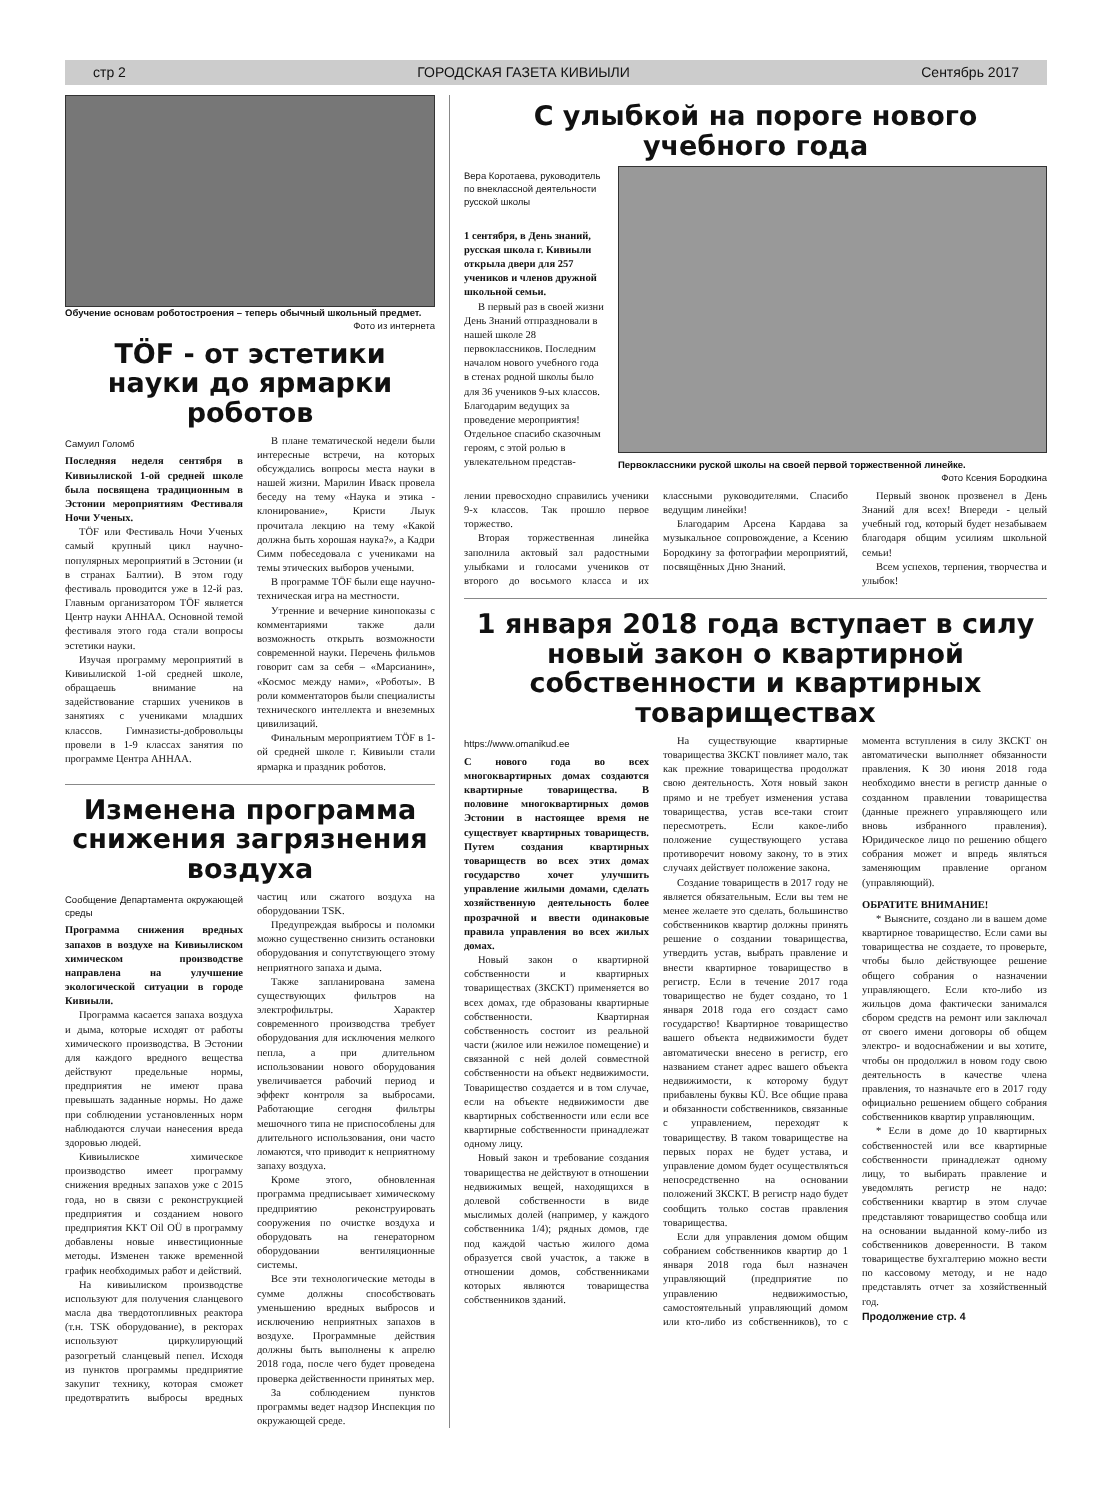стр 2 ГОРОДСКАЯ ГАЗЕТА КИВИЫЛИ Сентябрь 2017
Обучение основам роботостроения – теперь обычный школьный предмет.
Фото из интернета
TÖF - от эстетики науки до ярмарки роботов
Самуил Голомб
Последняя неделя сентября в Кивиылиской 1-ой средней школе была посвящена традиционным в Эстонии мероприятиям Фестиваля Ночи Ученых.
TÖF или Фестиваль Ночи Ученых самый крупный цикл научно-популярных мероприятий в Эстонии (и в странах Балтии). В этом году фестиваль проводится уже в 12-й раз. Главным организатором TÖF является Центр науки АHHAA. Основной темой фестиваля этого года стали вопросы эстетики науки.
Изучая программу мероприятий в Кивиылиской 1-ой средней школе, обращаешь внимание на задействование старших учеников в занятиях с учениками младших классов. Гимназисты-добровольцы провели в 1-9 классах занятия по программе Центра АННАА.
В плане тематической недели были интересные встречи, на которых обсуждались вопросы места науки в нашей жизни. Марилин Иваск провела беседу на тему «Наука и этика - клонирование», Кристи Лыук прочитала лекцию на тему «Какой должна быть хорошая наука?», а Кадри Симм побеседовала с учениками на темы этических выборов учеными.
В программе TÖF были еще научно-техническая игра на местности.
Утренние и вечерние кинопоказы с комментариями также дали возможность открыть возможности современной науки. Перечень фильмов говорит сам за себя – «Марсианин», «Космос между нами», «Роботы». В роли комментаторов были специалисты технического интеллекта и внеземных цивилизаций.
Финальным мероприятием TÖF в 1-ой средней школе г. Кивиыли стали ярмарка и праздник роботов.
Изменена программа снижения загрязнения воздуха
Сообщение Департамента окружающей среды
Программа снижения вредных запахов в воздухе на Кивиылиском химическом производстве направлена на улучшение экологической ситуации в городе Кивиыли.
Программа касается запаха воздуха и дыма, которые исходят от работы химического производства. В Эстонии для каждого вредного вещества действуют предельные нормы, предприятия не имеют права превышать заданные нормы. Но даже при соблюдении установленных норм наблюдаются случаи нанесения вреда здоровью людей.
Кивиылиское химическое производство имеет программу снижения вредных запахов уже с 2015 года, но в связи с реконструкцией предприятия и созданием нового предприятия KKT Oil OÜ в программу добавлены новые инвестиционные методы. Изменен также временной график необходимых работ и действий.
На кивиылиском производстве используют для получения сланцевого масла два твердотопливных реактора (т.н. TSK оборудование), в ректорах используют циркулирующий разогретый сланцевый пепел. Исходя из пунктов программы предприятие закупит технику, которая сможет предотвратить выбросы вредных частиц или сжатого воздуха на оборудовании TSK.
Предупреждая выбросы и поломки можно существенно снизить остановки оборудования и сопутствующего этому неприятного запаха и дыма.
Также запланирована замена существующих фильтров на электрофильтры. Характер современного производства требует оборудования для исключения мелкого пепла, а при длительном использовании нового оборудования увеличивается рабочий период и эффект контроля за выбросами. Работающие сегодня фильтры мешочного типа не приспособлены для длительного использования, они часто ломаются, что приводит к неприятному запаху воздуха.
Кроме этого, обновленная программа предписывает химическому предприятию реконструировать сооружения по очистке воздуха и оборудовать на генераторном оборудовании вентиляционные системы.
Все эти технологические методы в сумме должны способствовать уменьшению вредных выбросов и исключению неприятных запахов в воздухе. Программные действия должны быть выполнены к апрелю 2018 года, после чего будет проведена проверка действенности принятых мер.
За соблюдением пунктов программы ведет надзор Инспекция по окружающей среде.
С улыбкой на пороге нового учебного года
Вера Коротаева, руководитель по внеклассной деятельности русской школы
1 сентября, в День знаний, русская школа г. Кивиыли открыла двери для 257 учеников и членов дружной школьной семьи.
В первый раз в своей жизни День Знаний отпраздновали в нашей школе 28 первоклассников. Последним началом нового учебного года в стенах родной школы было для 36 учеников 9-ых классов. Благодарим ведущих за проведение мероприятия! Отдельное спасибо сказочным героям, с этой ролью в увлекательном представ-
Первоклассники руской школы на своей первой торжественной линейке.
Фото Ксения Бородкина
лении превосходно справились ученики 9-х классов. Так прошло первое торжество.
Вторая торжественная линейка заполнила актовый зал радостными улыбками и голосами учеников от второго до восьмого класса и их классными руководителями. Спасибо ведущим линейки!
Благодарим Арсена Кардава за музыкальное сопровождение, а Ксению Бородкину за фотографии мероприятий, посвящённых Дню Знаний.
Первый звонок прозвенел в День Знаний для всех! Впереди - целый учебный год, который будет незабываем благодаря общим усилиям школьной семьи!
Всем успехов, терпения, творчества и улыбок!
1 января 2018 года вступает в силу новый закон о квартирной собственности и квартирных товариществах
https://www.omanikud.ee
С нового года во всех многоквартирных домах создаются квартирные товарищества. В половине многоквартирных домов Эстонии в настоящее время не существует квартирных товариществ. Путем создания квартирных товариществ во всех этих домах государство хочет улучшить управление жилыми домами, сделать хозяйственную деятельность более прозрачной и ввести одинаковые правила управления во всех жилых домах.
Новый закон о квартирной собственности и квартирных товариществах (ЗКСКТ) применяется во всех домах, где образованы квартирные собственности. Квартирная собственность состоит из реальной части (жилое или нежилое помещение) и связанной с ней долей совместной собственности на объект недвижимости. Товарищество создается и в том случае, если на объекте недвижимости две квартирных собственности или если все квартирные собственности принадлежат одному лицу.
Новый закон и требование создания товарищества не действуют в отношении недвижимых вещей, находящихся в долевой собственности в виде мыслимых долей (например, у каждого собственника 1/4); рядных домов, где под каждой частью жилого дома образуется свой участок, а также в отношении домов, собственниками которых являются товарищества собственников зданий.
На существующие квартирные товарищества ЗКСКТ повлияет мало, так как прежние товарищества продолжат свою деятельность. Хотя новый закон прямо и не требует изменения устава товарищества, устав все-таки стоит пересмотреть. Если какое-либо положение существующего устава противоречит новому закону, то в этих случаях действует положение закона.
Создание товариществ в 2017 году не является обязательным. Если вы тем не менее желаете это сделать, большинство собственников квартир должны принять решение о создании товарищества, утвердить устав, выбрать правление и внести квартирное товарищество в регистр. Если в течение 2017 года товарищество не будет создано, то 1 января 2018 года его создаст само государство! Квартирное товарищество вашего объекта недвижимости будет автоматически внесено в регистр, его названием станет адрес вашего объекта недвижимости, к которому будут прибавлены буквы KÜ. Все общие права и обязанности собственников, связанные с управлением, переходят к товариществу. В таком товариществе на первых порах не будет устава, и управление домом будет осуществляться непосредственно на основании положений ЗКСКТ. В регистр надо будет сообщить только состав правления товарищества.
Если для управления домом общим собранием собственников квартир до 1 января 2018 года был назначен управляющий (предприятие по управлению недвижимостью, самостоятельный управляющий домом или кто-либо из собственников), то с момента вступления в силу ЗКСКТ он автоматически выполняет обязанности правления. К 30 июня 2018 года необходимо внести в регистр данные о созданном правлении товарищества (данные прежнего управляющего или вновь избранного правления). Юридическое лицо по решению общего собрания может и впредь являться заменяющим правление органом (управляющий).
ОБРАТИТЕ ВНИМАНИЕ!
* Выясните, создано ли в вашем доме квартирное товарищество. Если сами вы товарищества не создаете, то проверьте, чтобы было действующее решение общего собрания о назначении управляющего. Если кто-либо из жильцов дома фактически занимался сбором средств на ремонт или заключал от своего имени договоры об общем электро- и водоснабжении и вы хотите, чтобы он продолжил в новом году свою деятельность в качестве члена правления, то назначьте его в 2017 году официально решением общего собрания собственников квартир управляющим.
* Если в доме до 10 квартирных собственностей или все квартирные собственности принадлежат одному лицу, то выбирать правление и уведомлять регистр не надо: собственники квартир в этом случае представляют товарищество сообща или на основании выданной кому-либо из собственников доверенности. В таком товариществе бухгалтерию можно вести по кассовому методу, и не надо представлять отчет за хозяйственный год.
Продолжение стр. 4